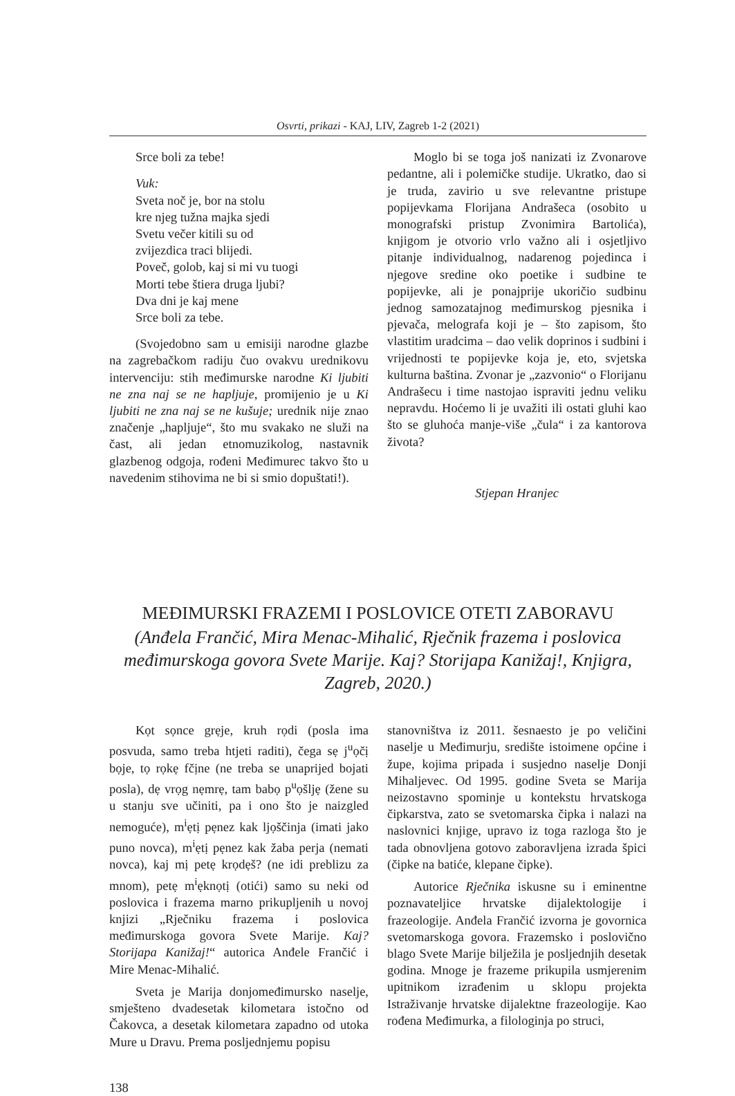Osvrti, prikazi - KAJ, LIV, Zagreb 1-2 (2021)
Srce boli za tebe!
Vuk:
Sveta noč je, bor na stolu
kre njeg tužna majka sjedi
Svetu večer kitili su od
zvijezdica traci blijedi.
Poveč, golob, kaj si mi vu tuogi
Morti tebe štiera druga ljubi?
Dva dni je kaj mene
Srce boli za tebe.
(Svojedobno sam u emisiji narodne glazbe na zagrebačkom radiju čuo ovakvu urednikovu intervenciju: stih međimurske narodne Ki ljubiti ne zna naj se ne hapljuje, promijenio je u Ki ljubiti ne zna naj se ne kušuje; urednik nije znao značenje „hapljuje“, što mu svakako ne služi na čast, ali jedan etnomuzikolog, nastavnik glazbenog odgoja, rođeni Međimurec takvo što u navedenim stihovima ne bi si smio dopuštati!).
Moglo bi se toga još nanizati iz Zvonarove pedantne, ali i polemičke studije. Ukratko, dao si je truda, zavirio u sve relevantne pristupe popijevkama Florijana Andrašeca (osobito u monografski pristup Zvonimira Bartolića), knjigom je otvorio vrlo važno ali i osjetljivo pitanje individualnog, nadarenog pojedinca i njegove sredine oko poetike i sudbine te popijevke, ali je ponajprije ukoričio sudbinu jednog samozatajnog međimurskog pjesnika i pjevača, melografa koji je – što zapisom, što vlastitim uradcima – dao velik doprinos i sudbini i vrijednosti te popijevke koja je, eto, svjetska kulturna baština. Zvonar je „zazvonio“ o Florijanu Andrašecu i time nastojao ispraviti jednu veliku nepravdu. Hoćemo li je uvažiti ili ostati gluhi kao što se gluhoća manje-više „čula“ i za kantorova života?
Stjepan Hranjec
MEĐIMURSKI FRAZEMI I POSLOVICE OTETI ZABORAVU
(Anđela Frančić, Mira Menac-Mihalić, Rječnik frazema i poslovica međimurskoga govora Svete Marije. Kaj? Storijapa Kanižaj!, Knjigra, Zagreb, 2020.)
Kọt sọnce grẹje, kruh rọdi (posla ima posvuda, samo treba htjeti raditi), čega sẹ j<sup>u</sup>ọčị bọje, tọ rọkẹ fčịne (ne treba se unaprijed bojati posla), dẹ vrọg nẹmrẹ, tam babọ p<sup>u</sup>ọšljẹ (žene su u stanju sve učiniti, pa i ono što je naizgled nemoguće), m<sup>i</sup>ẹtị pẹnez kak ljọščinja (imati jako puno novca), m<sup>i</sup>ẹtị pẹnez kak žaba perja (nemati novca), kaj mị petẹ krọdẹš? (ne idi preblizu za mnom), petẹ m<sup>i</sup>ẹknọtị (otići) samo su neki od poslovica i frazema marno prikupljenih u novoj knjizi „Rječniku frazema i poslovica međimurskoga govora Svete Marije. Kaj? Storijapa Kanižaj!“ autorica Anđele Frančić i Mire Menac-Mihalić.
Sveta je Marija donjomeđimursko naselje, smješteno dvadesetak kilometara istočno od Čakovca, a desetak kilometara zapadno od utoka Mure u Dravu. Prema posljednjemu popisu
stanovništva iz 2011. šesnaesto je po veličini naselje u Međimurju, središte istoimene općine i župe, kojima pripada i susjedno naselje Donji Mihaljevec. Od 1995. godine Sveta se Marija neizostavno spominje u kontekstu hrvatskoga čipkarstva, zato se svetomarska čipka i nalazi na naslovnici knjige, upravo iz toga razloga što je tada obnovljena gotovo zaboravljena izrada špici (čipke na batiće, klepane čipke).
Autorice Rječnika iskusne su i eminentne poznavateljice hrvatske dijalektologije i frazeologije. Anđela Frančić izvorna je govornica svetomarskoga govora. Frazemsko i poslovično blago Svete Marije bilježila je posljednjih desetak godina. Mnoge je frazeme prikupila usmjerenim upitnikom izrađenim u sklopu projekta Istraživanje hrvatske dijalektne frazeologije. Kao rođena Međimurka, a filologinja po struci,
138